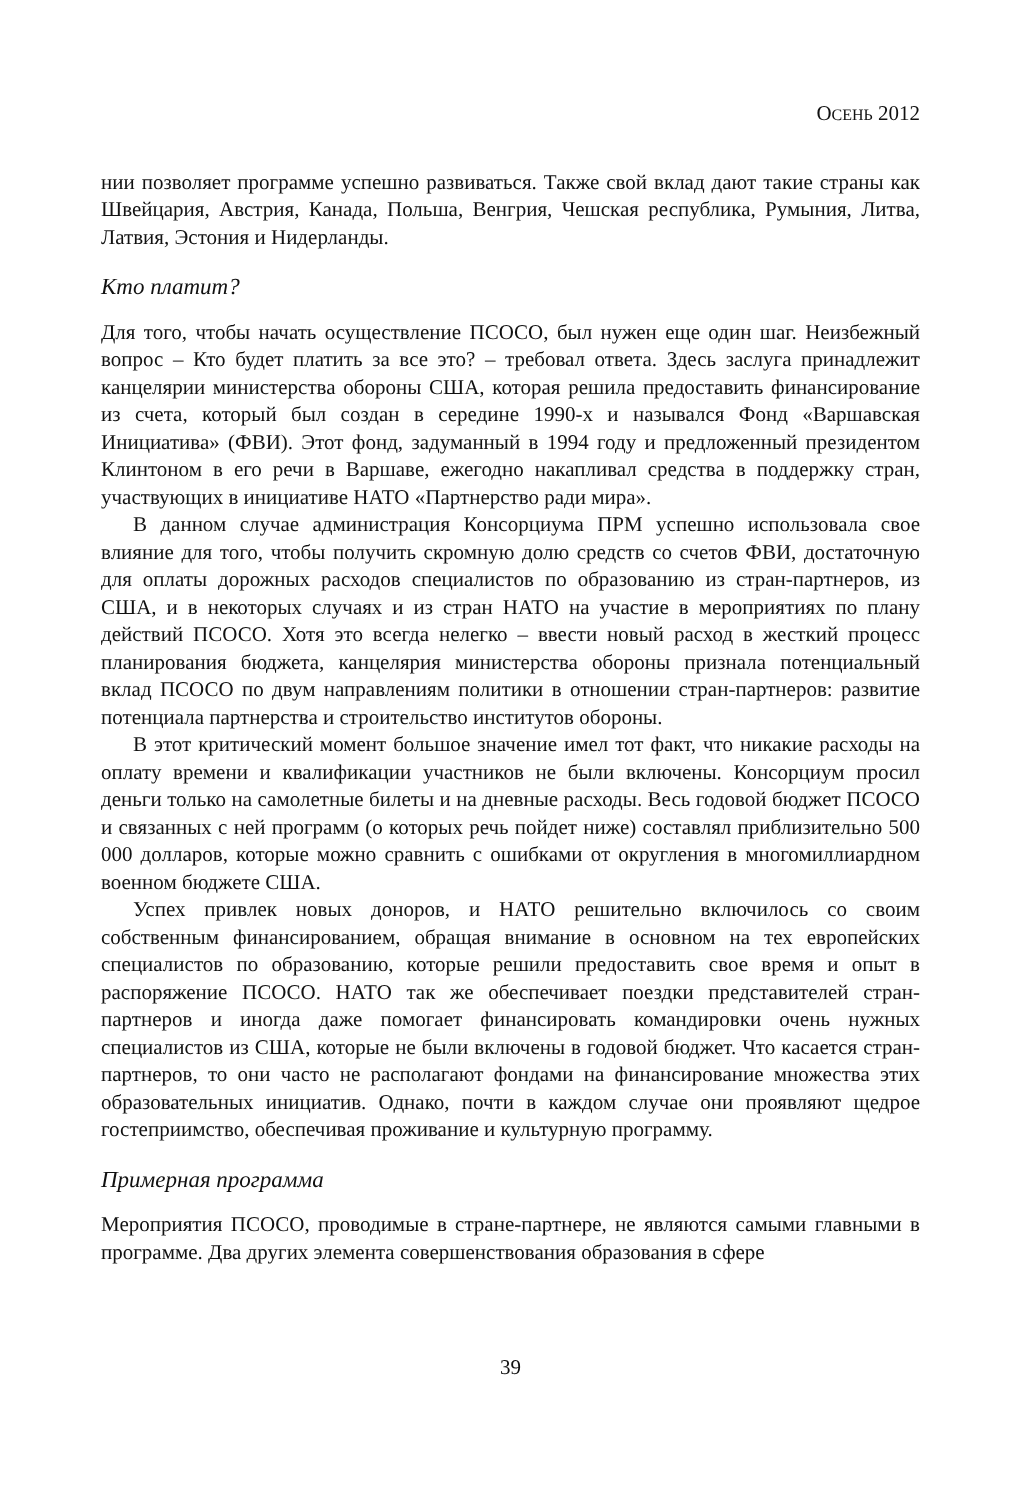ОСЕНЬ 2012
нии позволяет программе успешно развиваться. Также свой вклад дают такие страны как Швейцария, Австрия, Канада, Польша, Венгрия, Чешская республика, Румыния, Литва, Латвия, Эстония и Нидерланды.
Кто платит?
Для того, чтобы начать осуществление ПСОСО, был нужен еще один шаг. Неизбежный вопрос – Кто будет платить за все это? – требовал ответа. Здесь заслуга принадлежит канцелярии министерства обороны США, которая решила предоставить финансирование из счета, который был создан в середине 1990-х и назывался Фонд «Варшавская Инициатива» (ФВИ). Этот фонд, задуманный в 1994 году и предложенный президентом Клинтоном в его речи в Варшаве, ежегодно накапливал средства в поддержку стран, участвующих в инициативе НАТО «Партнерство ради мира».
В данном случае администрация Консорциума ПРМ успешно использовала свое влияние для того, чтобы получить скромную долю средств со счетов ФВИ, достаточную для оплаты дорожных расходов специалистов по образованию из стран-партнеров, из США, и в некоторых случаях и из стран НАТО на участие в мероприятиях по плану действий ПСОСО. Хотя это всегда нелегко – ввести новый расход в жесткий процесс планирования бюджета, канцелярия министерства обороны признала потенциальный вклад ПСОСО по двум направлениям политики в отношении стран-партнеров: развитие потенциала партнерства и строительство институтов обороны.
В этот критический момент большое значение имел тот факт, что никакие расходы на оплату времени и квалификации участников не были включены. Консорциум просил деньги только на самолетные билеты и на дневные расходы. Весь годовой бюджет ПСОСО и связанных с ней программ (о которых речь пойдет ниже) составлял приблизительно 500 000 долларов, которые можно сравнить с ошибками от округления в многомиллиардном военном бюджете США.
Успех привлек новых доноров, и НАТО решительно включилось со своим собственным финансированием, обращая внимание в основном на тех европейских специалистов по образованию, которые решили предоставить свое время и опыт в распоряжение ПСОСО. НАТО так же обеспечивает поездки представителей стран-партнеров и иногда даже помогает финансировать командировки очень нужных специалистов из США, которые не были включены в годовой бюджет. Что касается стран-партнеров, то они часто не располагают фондами на финансирование множества этих образовательных инициатив. Однако, почти в каждом случае они проявляют щедрое гостеприимство, обеспечивая проживание и культурную программу.
Примерная программа
Мероприятия ПСОСО, проводимые в стране-партнере, не являются самыми главными в программе. Два других элемента совершенствования образования в сфере
39